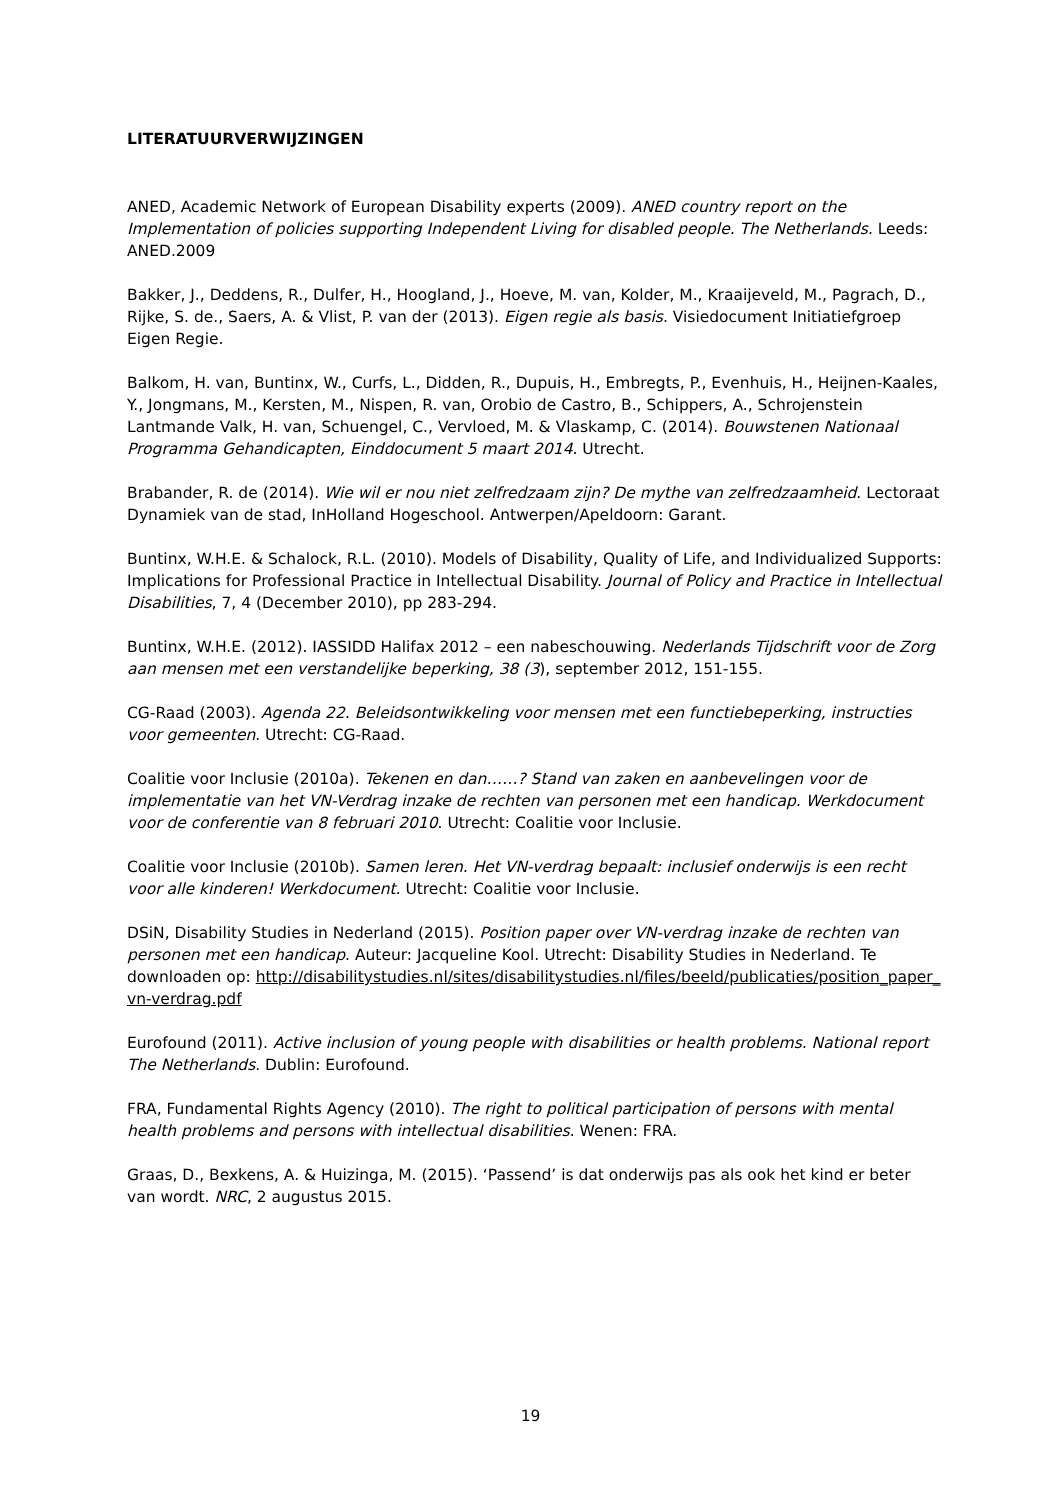LITERATUURVERWIJZINGEN
ANED, Academic Network of European Disability experts (2009). ANED country report on the Implementation of policies supporting Independent Living for disabled people. The Netherlands. Leeds: ANED.2009
Bakker, J., Deddens, R., Dulfer, H., Hoogland, J., Hoeve, M. van, Kolder, M., Kraaijeveld, M., Pagrach, D., Rijke, S. de., Saers, A. & Vlist, P. van der (2013). Eigen regie als basis. Visiedocument Initiatiefgroep Eigen Regie.
Balkom, H. van, Buntinx, W., Curfs, L., Didden, R., Dupuis, H., Embregts, P., Evenhuis, H., Heijnen-Kaales, Y., Jongmans, M., Kersten, M., Nispen, R. van, Orobio de Castro, B., Schippers, A., Schrojenstein Lantmande Valk, H. van, Schuengel, C., Vervloed, M. & Vlaskamp, C. (2014). Bouwstenen Nationaal Programma Gehandicapten, Einddocument 5 maart 2014. Utrecht.
Brabander, R. de (2014). Wie wil er nou niet zelfredzaam zijn? De mythe van zelfredzaamheid. Lectoraat Dynamiek van de stad, InHolland Hogeschool. Antwerpen/Apeldoorn: Garant.
Buntinx, W.H.E. & Schalock, R.L. (2010). Models of Disability, Quality of Life, and Individualized Supports: Implications for Professional Practice in Intellectual Disability. Journal of Policy and Practice in Intellectual Disabilities, 7, 4 (December 2010), pp 283-294.
Buntinx, W.H.E. (2012). IASSIDD Halifax 2012 – een nabeschouwing. Nederlands Tijdschrift voor de Zorg aan mensen met een verstandelijke beperking, 38 (3), september 2012, 151-155.
CG-Raad (2003). Agenda 22. Beleidsontwikkeling voor mensen met een functiebeperking, instructies voor gemeenten. Utrecht: CG-Raad.
Coalitie voor Inclusie (2010a). Tekenen en dan……? Stand van zaken en aanbevelingen voor de implementatie van het VN-Verdrag inzake de rechten van personen met een handicap. Werkdocument voor de conferentie van 8 februari 2010. Utrecht: Coalitie voor Inclusie.
Coalitie voor Inclusie (2010b). Samen leren. Het VN-verdrag bepaalt: inclusief onderwijs is een recht voor alle kinderen! Werkdocument. Utrecht: Coalitie voor Inclusie.
DSiN, Disability Studies in Nederland (2015). Position paper over VN-verdrag inzake de rechten van personen met een handicap. Auteur: Jacqueline Kool. Utrecht: Disability Studies in Nederland. Te downloaden op: http://disabilitystudies.nl/sites/disabilitystudies.nl/files/beeld/publicaties/position_paper_ vn-verdrag.pdf
Eurofound (2011). Active inclusion of young people with disabilities or health problems. National report The Netherlands. Dublin: Eurofound.
FRA, Fundamental Rights Agency (2010). The right to political participation of persons with mental health problems and persons with intellectual disabilities. Wenen: FRA.
Graas, D., Bexkens, A. & Huizinga, M. (2015). ‘Passend’ is dat onderwijs pas als ook het kind er beter van wordt. NRC, 2 augustus 2015.
19